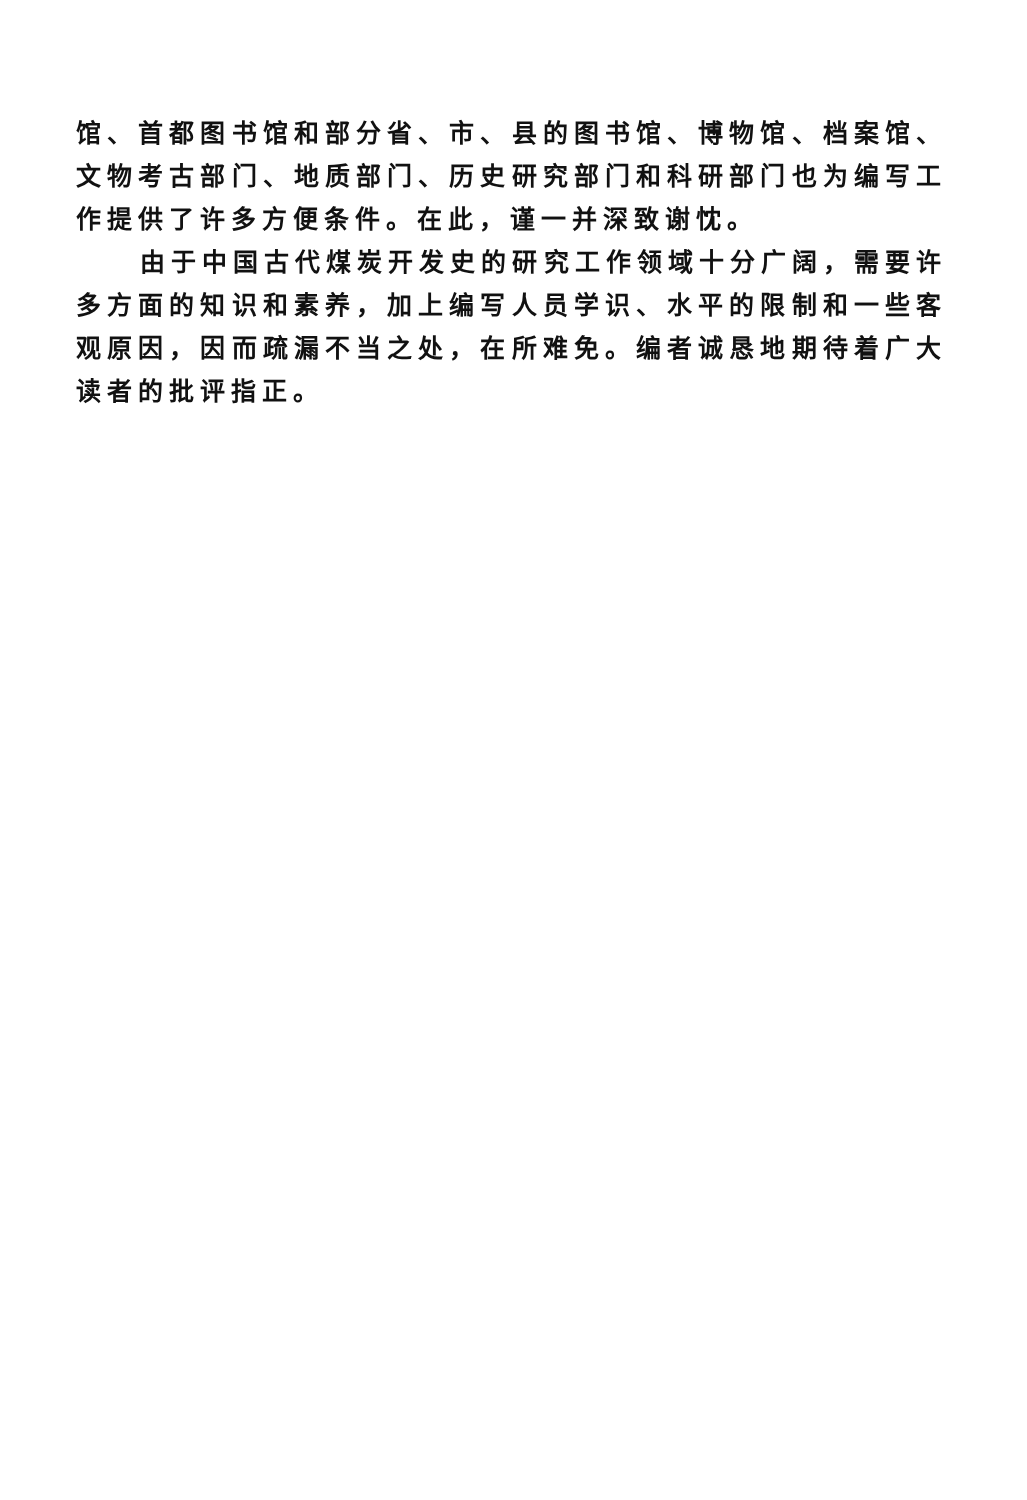馆、首都图书馆和部分省、市、县的图书馆、博物馆、档案馆、文物考古部门、地质部门、历史研究部门和科研部门也为编写工作提供了许多方便条件。在此，谨一并深致谢忱。
由于中国古代煤炭开发史的研究工作领域十分广阔，需要许多方面的知识和素养，加上编写人员学识、水平的限制和一些客观原因，因而疏漏不当之处，在所难免。编者诚恳地期待着广大读者的批评指正。